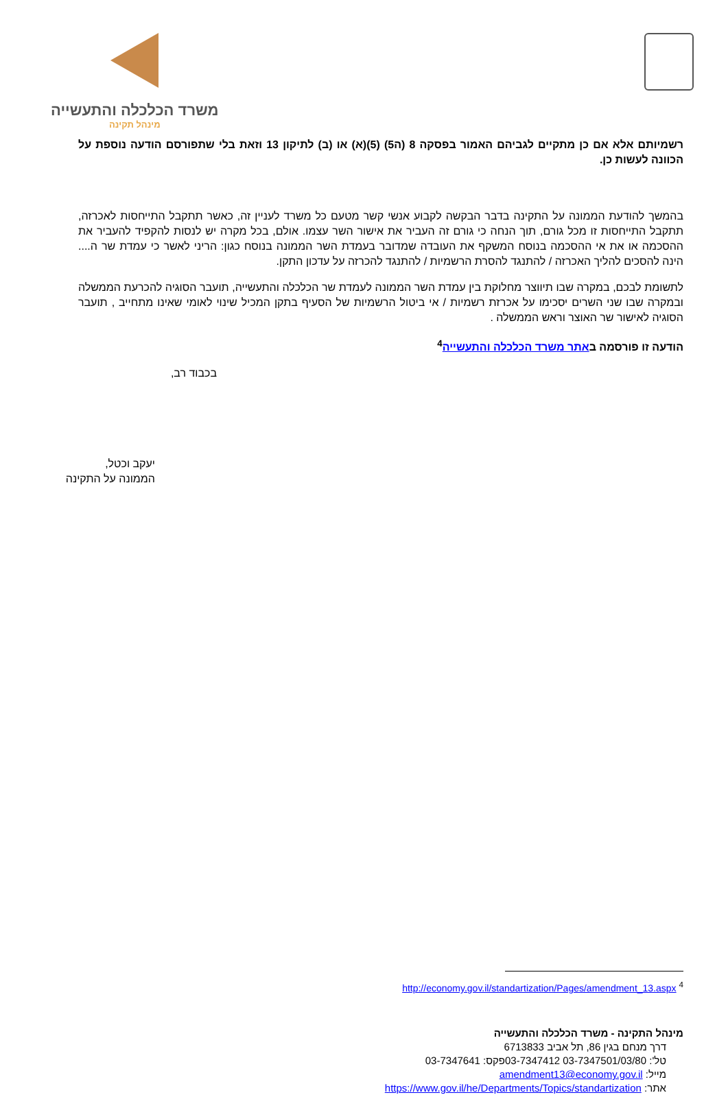משרד הכלכלה והתעשייה
מינהל תקינה
רשמיותם אלא אם כן מתקיים לגביהם האמור בפסקה 8 (ה5) (5)(א) או (ב) לתיקון 13 וזאת בלי שתפורסם הודעה נוספת על הכוונה לעשות כן.
בהמשך להודעת הממונה על התקינה בדבר הבקשה לקבוע אנשי קשר מטעם כל משרד לעניין זה, כאשר תתקבל התייחסות לאכרזה, תתקבל התייחסות זו מכל גורם, תוך הנחה כי גורם זה העביר את אישור השר עצמו. אולם, בכל מקרה יש לנסות להקפיד להעביר את ההסכמה או את אי ההסכמה בנוסח המשקף את העובדה שמדובר בעמדת השר הממונה בנוסח כגון: הריני לאשר כי עמדת שר ה.... הינה להסכים להליך האכרזה / להתנגד להסרת הרשמיות / להתנגד להכרזה על עדכון התקן.
לתשומת לבכם, במקרה שבו תיווצר מחלוקת בין עמדת השר הממונה לעמדת שר הכלכלה והתעשייה, תועבר הסוגיה להכרעת הממשלה ובמקרה שבו שני השרים יסכימו על אכרזת רשמיות / אי ביטול הרשמיות של הסעיף בתקן המכיל שינוי לאומי שאינו מתחייב , תועבר הסוגיה לאישור שר האוצר וראש הממשלה .
הודעה זו פורסמה באתר משרד הכלכלה והתעשייה<sup>4</sup>
בכבוד רב,
יעקב וכטל,
הממונה על התקינה
<sup>4</sup> http://economy.gov.il/standartization/Pages/amendment_13.aspx
מינהל התקינה - משרד הכלכלה והתעשייה
דרך מנחם בגין 86, תל אביב 6713833
טל': 03-7347501/03/80 03-7347412פקס: 03-7347641
מייל: amendment13@economy.gov.il
אתר: https://www.gov.il/he/Departments/Topics/standartization